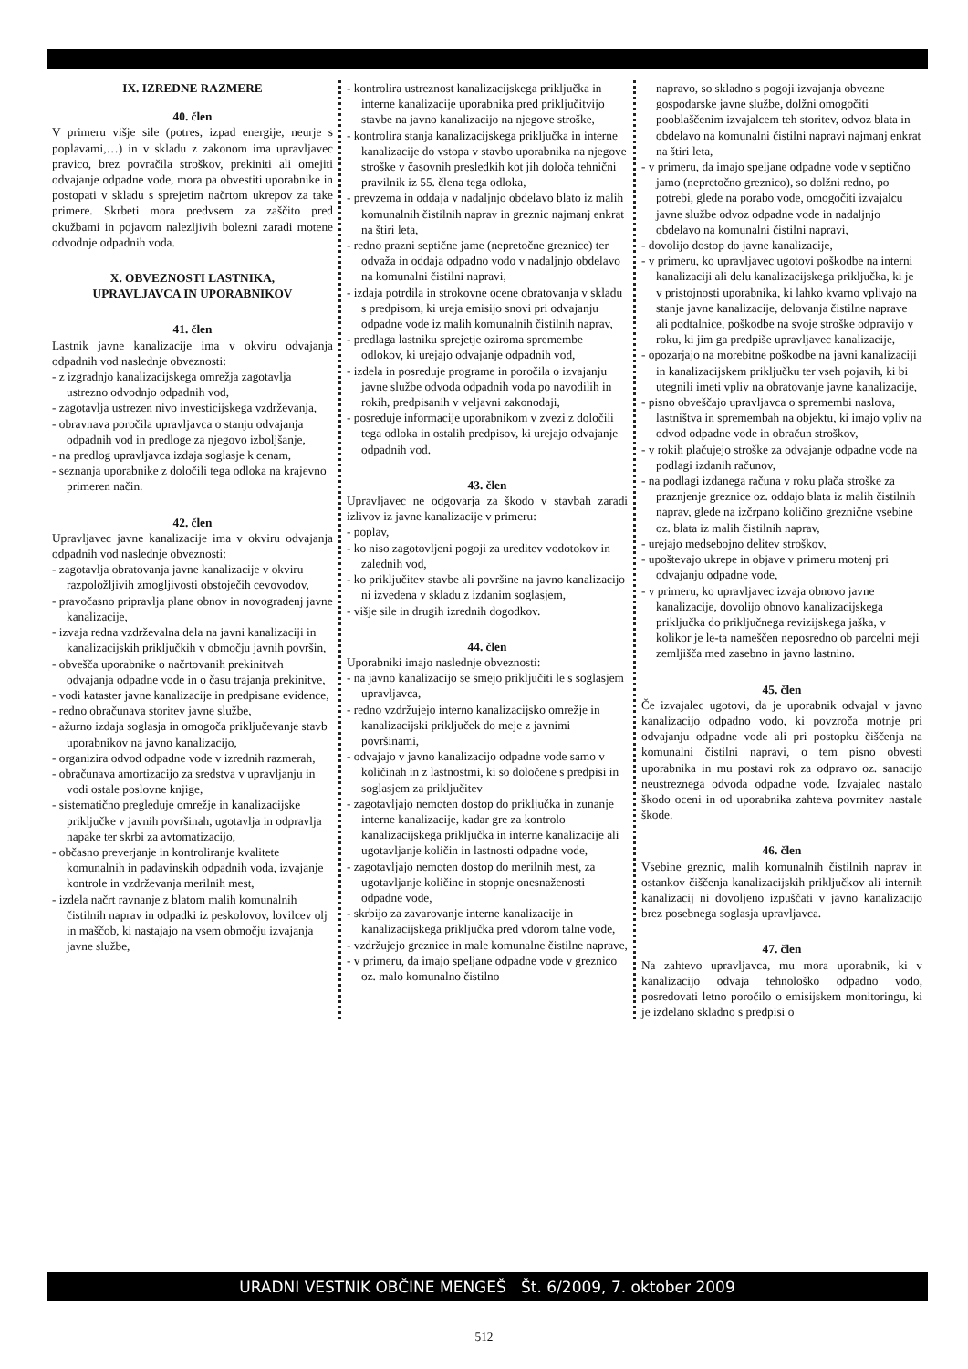IX. IZREDNE RAZMERE
40. člen
V primeru višje sile (potres, izpad energije, neurje s poplavami,…) in v skladu z zakonom ima upravljavec pravico, brez povračila stroškov, prekiniti ali omejiti odvajanje odpadne vode, mora pa obvestiti uporabnike in postopati v skladu s sprejetim načrtom ukrepov za take primere. Skrbeti mora predvsem za zaščito pred okužbami in pojavom nalezljivih bolezni zaradi motene odvodnje odpadnih voda.
X. OBVEZNOSTI LASTNIKA,
UPRAVLJAVCA IN UPORABNIKOV
41. člen
Lastnik javne kanalizacije ima v okviru odvajanja odpadnih vod naslednje obveznosti:
- z izgradnjo kanalizacijskega omrežja zagotavlja ustrezno odvodnjo odpadnih vod,
- zagotavlja ustrezen nivo investicijskega vzdrževanja,
- obravnava poročila upravljavca o stanju odvajanja odpadnih vod in predloge za njegovo izboljšanje,
- na predlog upravljavca izdaja soglasje k cenam,
- seznanja uporabnike z določili tega odloka na krajevno primeren način.
42. člen
Upravljavec javne kanalizacije ima v okviru odvajanja odpadnih vod naslednje obveznosti:
- zagotavlja obratovanja javne kanalizacije v okviru razpoložljivih zmogljivosti obstoječih cevovodov,
- pravočasno pripravlja plane obnov in novogradenj javne kanalizacije,
- izvaja redna vzdrževalna dela na javni kanalizaciji in kanalizacijskih priključkih v območju javnih površin,
- obvešča uporabnike o načrtovanih prekinitvah odvajanja odpadne vode in o času trajanja prekinitve,
- vodi kataster javne kanalizacije in predpisane evidence,
- redno obračunava storitev javne službe,
- ažurno izdaja soglasja in omogoča priključevanje stavb uporabnikov na javno kanalizacijo,
- organizira odvod odpadne vode v izrednih razmerah,
- obračunava amortizacijo za sredstva v upravljanju in vodi ostale poslovne knjige,
- sistematično pregleduje omrežje in kanalizacijske priključke v javnih površinah, ugotavlja in odpravlja napake ter skrbi za avtomatizacijo,
- občasno preverjanje in kontroliranje kvalitete komunalnih in padavinskih odpadnih voda, izvajanje kontrole in vzdrževanja merilnih mest,
- izdela načrt ravnanje z blatom malih komunalnih čistilnih naprav in odpadki iz peskolovov, lovilcev olj in maščob, ki nastajajo na vsem območju izvajanja javne službe,
- kontrolira ustreznost kanalizacijskega priključka in interne kanalizacije uporabnika pred priključitvijo stavbe na javno kanalizacijo na njegove stroške,
- kontrolira stanja kanalizacijskega priključka in interne kanalizacije do vstopa v stavbo uporabnika na njegove stroške v časovnih presledkih kot jih določa tehnični pravilnik iz 55. člena tega odloka,
- prevzema in oddaja v nadaljnjo obdelavo blato iz malih komunalnih čistilnih naprav in greznic najmanj enkrat na štiri leta,
- redno prazni septične jame (nepretočne greznice) ter odvaža in oddaja odpadno vodo v nadaljnjo obdelavo na komunalni čistilni napravi,
- izdaja potrdila in strokovne ocene obratovanja v skladu s predpisom, ki ureja emisijo snovi pri odvajanju odpadne vode iz malih komunalnih čistilnih naprav,
- predlaga lastniku sprejetje oziroma spremembe odlokov, ki urejajo odvajanje odpadnih vod,
- izdela in posreduje programe in poročila o izvajanju javne službe odvoda odpadnih voda po navodilih in rokih, predpisanih v veljavni zakonodaji,
- posreduje informacije uporabnikom v zvezi z določili tega odloka in ostalih predpisov, ki urejajo odvajanje odpadnih vod.
43. člen
Upravljavec ne odgovarja za škodo v stavbah zaradi izlivov iz javne kanalizacije v primeru:
- poplav,
- ko niso zagotovljeni pogoji za ureditev vodotokov in zalednih vod,
- ko priključitev stavbe ali površine na javno kanalizacijo ni izvedena v skladu z izdanim soglasjem,
- višje sile in drugih izrednih dogodkov.
44. člen
Uporabniki imajo naslednje obveznosti:
- na javno kanalizacijo se smejo priključiti le s soglasjem upravljavca,
- redno vzdržujejo interno kanalizacijsko omrežje in kanalizacijski priključek do meje z javnimi površinami,
- odvajajo v javno kanalizacijo odpadne vode samo v količinah in z lastnostmi, ki so določene s predpisi in soglasjem za priključitev
- zagotavljajo nemoten dostop do priključka in zunanje interne kanalizacije, kadar gre za kontrolo kanalizacijskega priključka in interne kanalizacije ali ugotavljanje količin in lastnosti odpadne vode,
- zagotavljajo nemoten dostop do merilnih mest, za ugotavljanje količine in stopnje onesnaženosti odpadne vode,
- skrbijo za zavarovanje interne kanalizacije in kanalizacijskega priključka pred vdorom talne vode,
- vzdržujejo greznice in male komunalne čistilne naprave,
- v primeru, da imajo speljane odpadne vode v greznico oz. malo komunalno čistilno
napravo, so skladno s pogoji izvajanja obvezne gospodarske javne službe, dolžni omogočiti pooblaščenim izvajalcem teh storitev, odvoz blata in obdelavo na komunalni čistilni napravi najmanj enkrat na štiri leta,
- v primeru, da imajo speljane odpadne vode v septično jamo (nepretočno greznico), so dolžni redno, po potrebi, glede na porabo vode, omogočiti izvajalcu javne službe odvoz odpadne vode in nadaljnjo obdelavo na komunalni čistilni napravi,
- dovolijo dostop do javne kanalizacije,
- v primeru, ko upravljavec ugotovi poškodbe na interni kanalizaciji ali delu kanalizacijskega priključka, ki je v pristojnosti uporabnika, ki lahko kvarno vplivajo na stanje javne kanalizacije, delovanja čistilne naprave ali podtalnice, poškodbe na svoje stroške odpravijo v roku, ki jim ga predpiše upravljavec kanalizacije,
- opozarjajo na morebitne poškodbe na javni kanalizaciji in kanalizacijskem priključku ter vseh pojavih, ki bi utegnili imeti vpliv na obratovanje javne kanalizacije,
- pisno obveščajo upravljavca o spremembi naslova, lastništva in spremembah na objektu, ki imajo vpliv na odvod odpadne vode in obračun stroškov,
- v rokih plačujejo stroške za odvajanje odpadne vode na podlagi izdanih računov,
- na podlagi izdanega računa v roku plača stroške za praznjenje greznice oz. oddajo blata iz malih čistilnih naprav, glede na izčrpano količino greznične vsebine oz. blata iz malih čistilnih naprav,
- urejajo medsebojno delitev stroškov,
- upoštevajo ukrepe in objave v primeru motenj pri odvajanju odpadne vode,
- v primeru, ko upravljavec izvaja obnovo javne kanalizacije, dovolijo obnovo kanalizacijskega priključka do priključnega revizijskega jaška, v kolikor je le-ta nameščen neposredno ob parcelni meji zemljišča med zasebno in javno lastnino.
45. člen
Če izvajalec ugotovi, da je uporabnik odvajal v javno kanalizacijo odpadno vodo, ki povzroča motnje pri odvajanju odpadne vode ali pri postopku čiščenja na komunalni čistilni napravi, o tem pisno obvesti uporabnika in mu postavi rok za odpravo oz. sanacijo neustreznega odvoda odpadne vode. Izvajalec nastalo škodo oceni in od uporabnika zahteva povrnitev nastale škode.
46. člen
Vsebine greznic, malih komunalnih čistilnih naprav in ostankov čiščenja kanalizacijskih priključkov ali internih kanalizacij ni dovoljeno izpuščati v javno kanalizacijo brez posebnega soglasja upravljavca.
47. člen
Na zahtevo upravljavca, mu mora uporabnik, ki v kanalizacijo odvaja tehnološko odpadno vodo, posredovati letno poročilo o emisijskem monitoringu, ki je izdelano skladno s predpisi o
URADNI VESTNIK OBČINE MENGEŠ Št. 6/2009, 7. oktober 2009
512